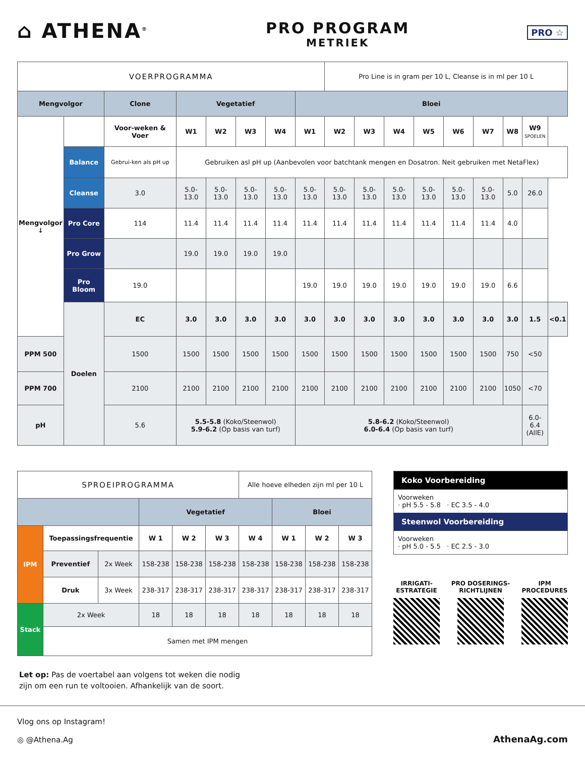⌂ ATHENA<sup>®</sup>
PRO PROGRAM
METRIEK
PRO ☆
| VOERPROGRAMMA | | | | | | | | Pro Line is in gram per 10 L, Cleanse is in ml per 10 L | | | | | | | | |
| Mengvolgor | | Clone | Vegetatief | | | | Bloei | | | | | | | | | |
| Mengvolgor ↓ | | Voor-weken & Voer | W1 | W2 | W3 | W4 | W1 | W2 | W3 | W4 | W5 | W6 | W7 | W8 | W9 SPOELEN | |
| | Balance | Gebrui-ken als pH up | Gebruiken asl pH up (Aanbevolen voor batchtank mengen en Dosatron. Neit gebruiken met NetaFlex) | | | | | | | | | | | | | |
| | Cleanse | 3.0 | 5.0-13.0 | 5.0-13.0 | 5.0-13.0 | 5.0-13.0 | 5.0-13.0 | 5.0-13.0 | 5.0-13.0 | 5.0-13.0 | 5.0-13.0 | 5.0-13.0 | 5.0-13.0 | 5.0 | 26.0 | |
| | Pro Core | 114 | 11.4 | 11.4 | 11.4 | 11.4 | 11.4 | 11.4 | 11.4 | 11.4 | 11.4 | 11.4 | 11.4 | 4.0 | | |
| | Pro Grow | | 19.0 | 19.0 | 19.0 | 19.0 | | | | | | | | | | |
| | Pro Bloom | 19.0 | | | | | 19.0 | 19.0 | 19.0 | 19.0 | 19.0 | 19.0 | 19.0 | 6.6 | | |
| | Doelen | EC | 3.0 | 3.0 | 3.0 | 3.0 | 3.0 | 3.0 | 3.0 | 3.0 | 3.0 | 3.0 | 3.0 | 3.0 | 1.5 | <0.1 |
| PPM 500 | | 1500 | 1500 | 1500 | 1500 | 1500 | 1500 | 1500 | 1500 | 1500 | 1500 | 1500 | 1500 | 750 | <50 | |
| PPM 700 | | 2100 | 2100 | 2100 | 2100 | 2100 | 2100 | 2100 | 2100 | 2100 | 2100 | 2100 | 2100 | 1050 | <70 | |
| pH | | 5.6 | 5.5-5.8 (Koko/Steenwol) 5.9-6.2 (Op basis van turf) | | | | 5.8-6.2 (Koko/Steenwol) 6.0-6.4 (Op basis van turf) | | | | | | | | 6.0-6.4 (AllE) | |
| SPROEIPROGRAMMA | | | | | | Alle hoeve elheden zijn ml per 10 L | | | |
| | | | Vegetatief | | | | Bloei | | |
| IPM | Toepassingsfrequentie | | W 1 | W 2 | W 3 | W 4 | W 1 | W 2 | W 3 |
| | Preventief | 2x Week | 158-238 | 158-238 | 158-238 | 158-238 | 158-238 | 158-238 | 158-238 |
| | Druk | 3x Week | 238-317 | 238-317 | 238-317 | 238-317 | 238-317 | 238-317 | 238-317 |
| Stack | 2x Week | | 18 | 18 | 18 | 18 | 18 | 18 | 18 |
| | Samen met IPM mengen | | | | | | | | |
Let op: Pas de voertabel aan volgens tot weken die nodig
zijn om een run te voltooien. Afhankelijk van de soort.
Koko Voorbereiding
Voorweken
· pH 5.5 - 5.8 · EC 3.5 - 4.0
Steenwol Voorbereiding
Voorweken
· pH 5.0 - 5.5 · EC 2.5 - 3.0
IRRIGATI-
ESTRATEGIE
PRO DOSERINGS-
RICHTLIJNEN
IPM
PROCEDURES
Vlog ons op Instagram!
◎ @Athena.Ag
AthenaAg.com